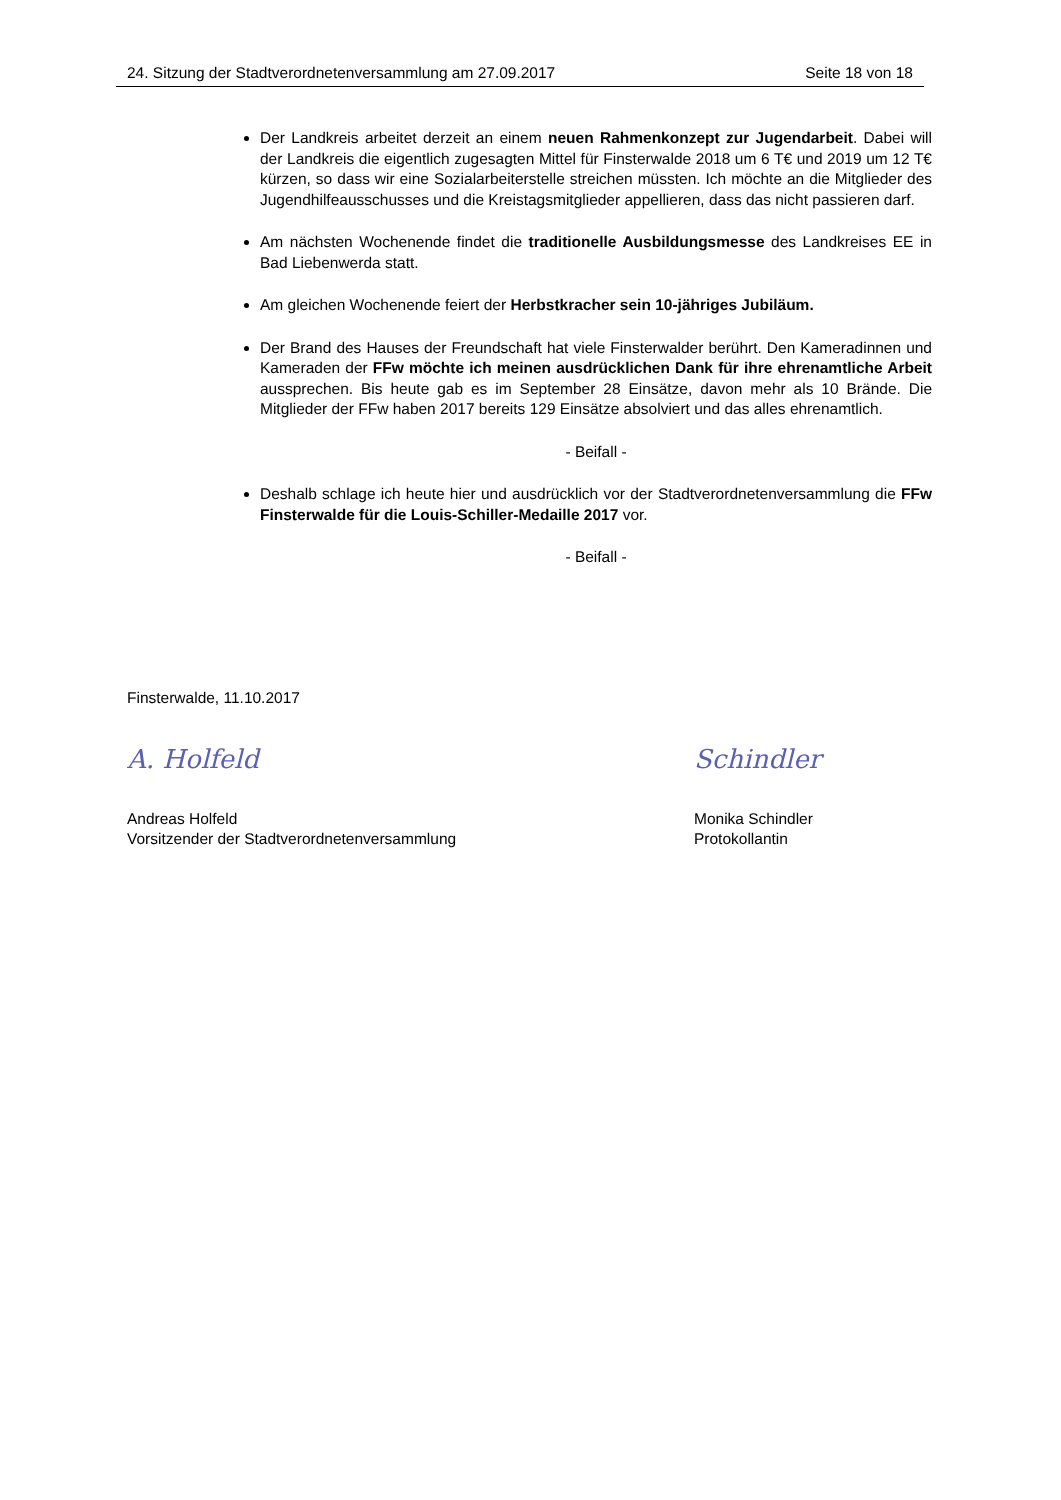24. Sitzung der Stadtverordnetenversammlung am 27.09.2017 Seite 18 von 18
Der Landkreis arbeitet derzeit an einem neuen Rahmenkonzept zur Jugendarbeit. Dabei will der Landkreis die eigentlich zugesagten Mittel für Finsterwalde 2018 um 6 T€ und 2019 um 12 T€ kürzen, so dass wir eine Sozialarbeiterstelle streichen müssten. Ich möchte an die Mitglieder des Jugendhilfeausschusses und die Kreistagsmitglieder appellieren, dass das nicht passieren darf.
Am nächsten Wochenende findet die traditionelle Ausbildungsmesse des Landkreises EE in Bad Liebenwerda statt.
Am gleichen Wochenende feiert der Herbstkracher sein 10-jähriges Jubiläum.
Der Brand des Hauses der Freundschaft hat viele Finsterwalder berührt. Den Kameradinnen und Kameraden der FFw möchte ich meinen ausdrücklichen Dank für ihre ehrenamtliche Arbeit aussprechen. Bis heute gab es im September 28 Einsätze, davon mehr als 10 Brände. Die Mitglieder der FFw haben 2017 bereits 129 Einsätze absolviert und das alles ehrenamtlich.
- Beifall -
Deshalb schlage ich heute hier und ausdrücklich vor der Stadtverordnetenversammlung die FFw Finsterwalde für die Louis-Schiller-Medaille 2017 vor.
- Beifall -
Finsterwalde, 11.10.2017
A. Holfeld
Andreas Holfeld
Vorsitzender der Stadtverordnetenversammlung
Schindler
Monika Schindler
Protokollantin